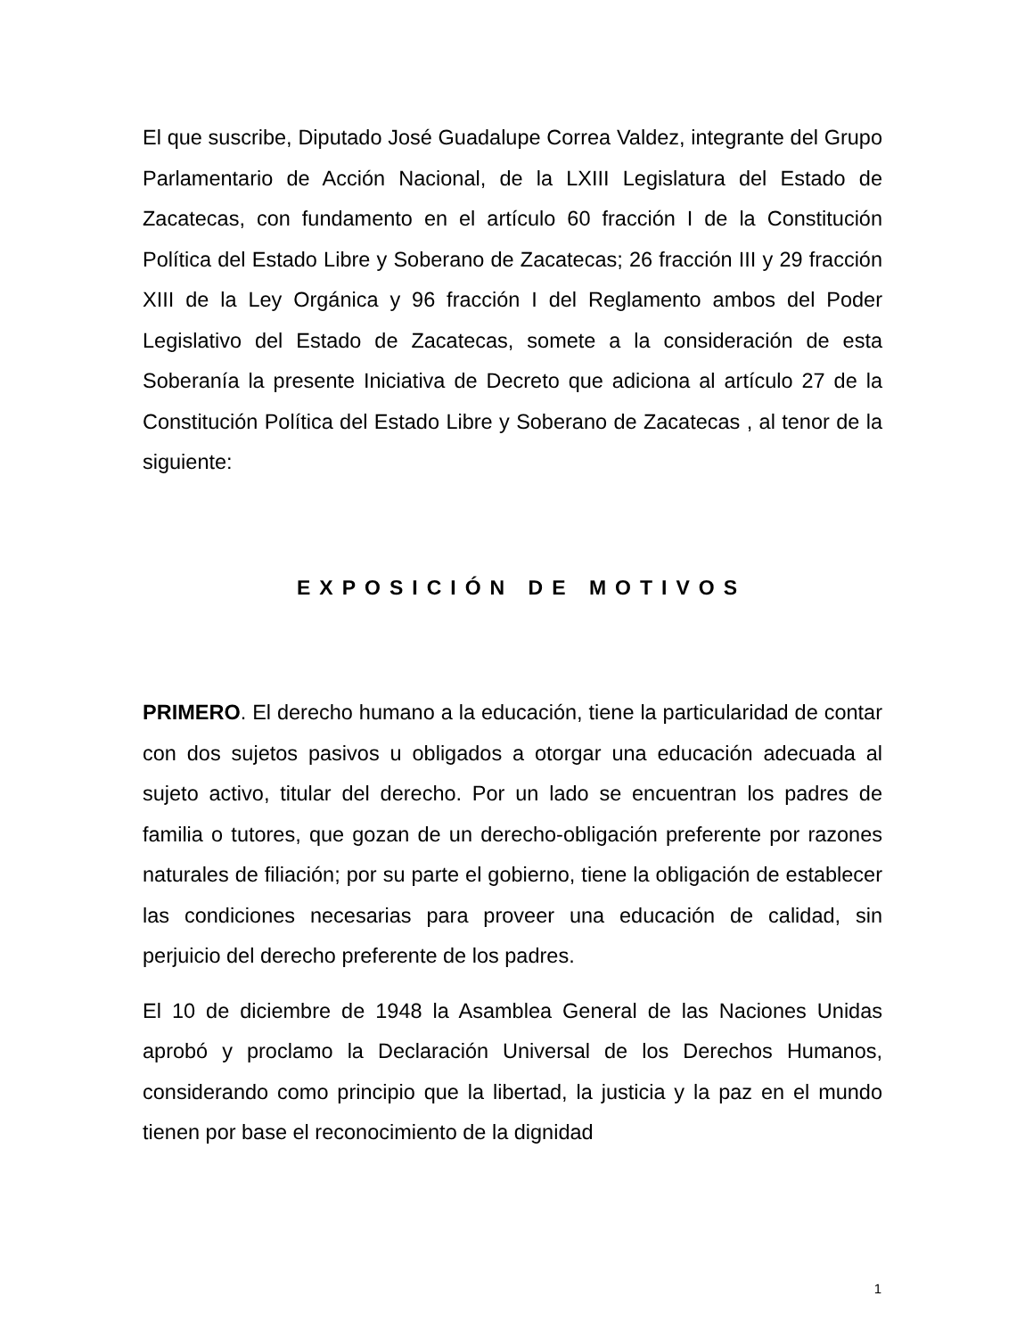El que suscribe, Diputado José Guadalupe Correa Valdez, integrante del Grupo Parlamentario de Acción Nacional, de la LXIII Legislatura del Estado de Zacatecas, con fundamento en el artículo 60 fracción I de la Constitución Política del Estado Libre y Soberano de Zacatecas; 26 fracción III y 29 fracción XIII de la Ley Orgánica y 96 fracción I del Reglamento ambos del Poder Legislativo del Estado de Zacatecas, somete a la consideración de esta Soberanía la presente Iniciativa de Decreto que adiciona al artículo 27 de la Constitución Política del Estado Libre y Soberano de Zacatecas , al tenor de la siguiente:
EXPOSICIÓN DE MOTIVOS
PRIMERO. El derecho humano a la educación, tiene la particularidad de contar con dos sujetos pasivos u obligados a otorgar una educación adecuada al sujeto activo, titular del derecho. Por un lado se encuentran los padres de familia o tutores, que gozan de un derecho-obligación preferente por razones naturales de filiación; por su parte el gobierno, tiene la obligación de establecer las condiciones necesarias para proveer una educación de calidad, sin perjuicio del derecho preferente de los padres.
El 10 de diciembre de 1948 la Asamblea General de las Naciones Unidas aprobó y proclamo la Declaración Universal de los Derechos Humanos, considerando como principio que la libertad, la justicia y la paz en el mundo tienen por base el reconocimiento de la dignidad
1